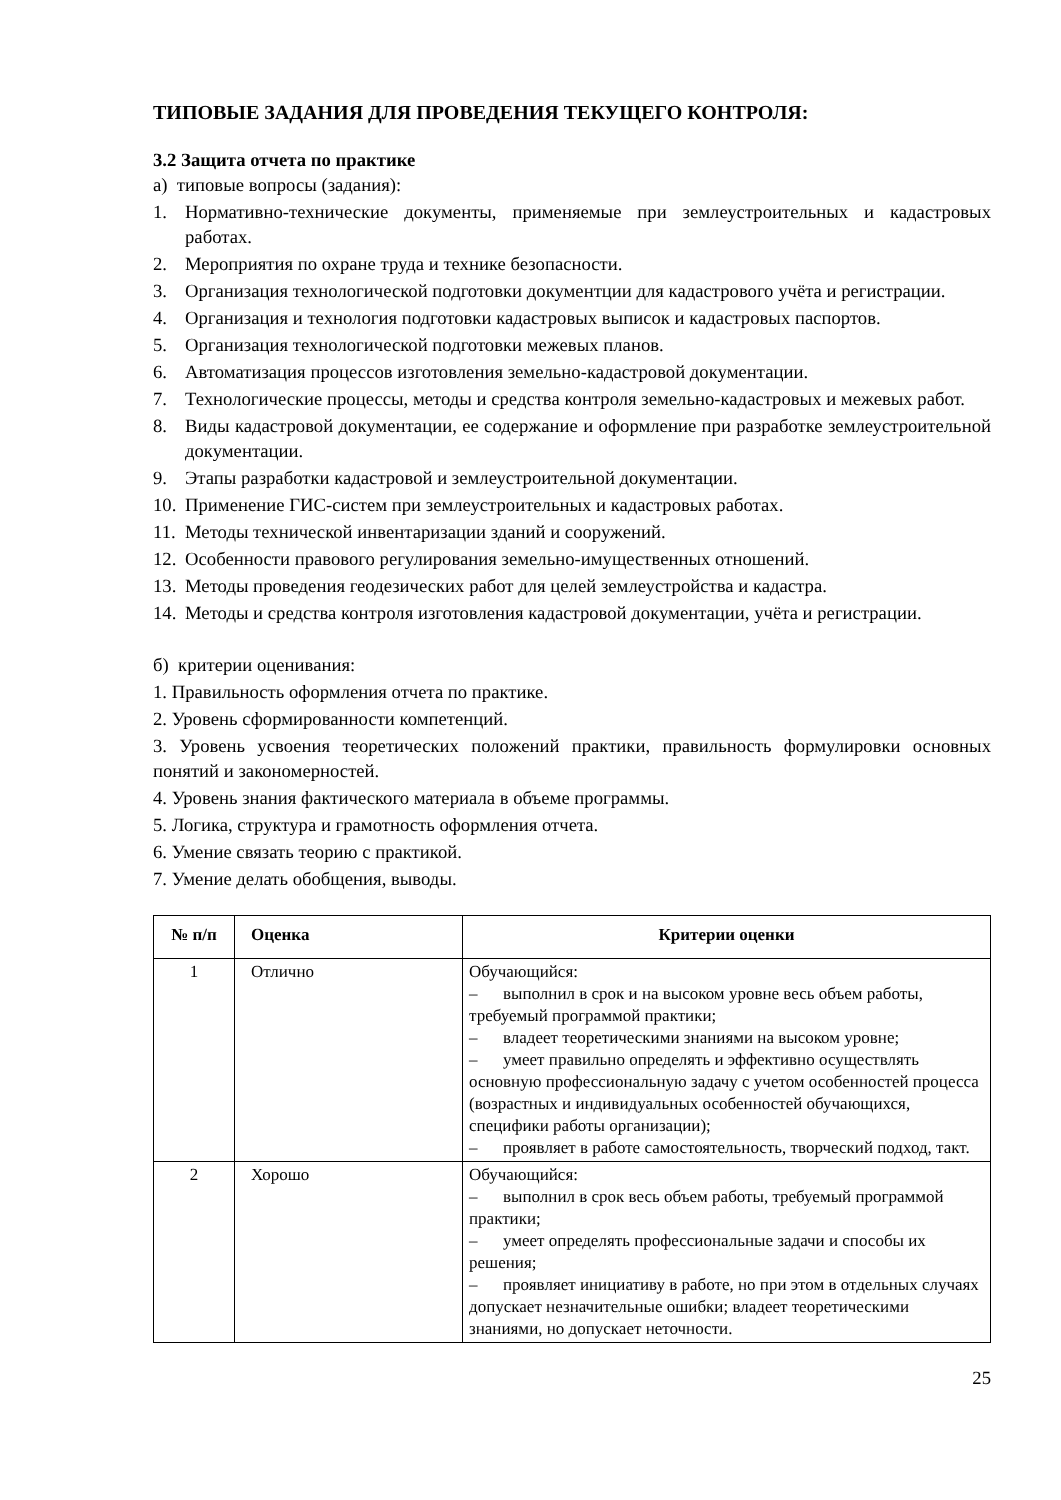ТИПОВЫЕ ЗАДАНИЯ ДЛЯ ПРОВЕДЕНИЯ ТЕКУЩЕГО КОНТРОЛЯ:
3.2 Защита отчета по практике
а) типовые вопросы (задания):
1. Нормативно-технические документы, применяемые при землеустроительных и кадастровых работах.
2. Мероприятия по охране труда и технике безопасности.
3. Организация технологической подготовки документции для кадастрового учёта и регистрации.
4. Организация и технология подготовки кадастровых выписок и кадастровых паспортов.
5. Организация технологической подготовки межевых планов.
6. Автоматизация процессов изготовления земельно-кадастровой документации.
7. Технологические процессы, методы и средства контроля земельно-кадастровых и межевых работ.
8. Виды кадастровой документации, ее содержание и оформление при разработке землеустроительной документации.
9. Этапы разработки кадастровой и землеустроительной документации.
10. Применение ГИС-систем при землеустроительных и кадастровых работах.
11. Методы технической инвентаризации зданий и сооружений.
12. Особенности правового регулирования земельно-имущественных отношений.
13. Методы проведения геодезических работ для целей землеустройства и кадастра.
14. Методы и средства контроля изготовления кадастровой документации, учёта и регистрации.
б) критерии оценивания:
1. Правильность оформления отчета по практике.
2. Уровень сформированности компетенций.
3. Уровень усвоения теоретических положений практики, правильность формулировки основных понятий и закономерностей.
4. Уровень знания фактического материала в объеме программы.
5. Логика, структура и грамотность оформления отчета.
6. Умение связать теорию с практикой.
7. Умение делать обобщения, выводы.
| № п/п | Оценка | Критерии оценки |
| --- | --- | --- |
| 1 | Отлично | Обучающийся: – выполнил в срок и на высоком уровне весь объем работы, требуемый программой практики; – владеет теоретическими знаниями на высоком уровне; – умеет правильно определять и эффективно осуществлять основную профессиональную задачу с учетом особенностей процесса (возрастных и индивидуальных особенностей обучающихся, специфики работы организации); – проявляет в работе самостоятельность, творческий подход, такт. |
| 2 | Хорошо | Обучающийся: – выполнил в срок весь объем работы, требуемый программой практики; – умеет определять профессиональные задачи и способы их решения; – проявляет инициативу в работе, но при этом в отдельных случаях допускает незначительные ошибки; владеет теоретическими знаниями, но допускает неточности. |
25